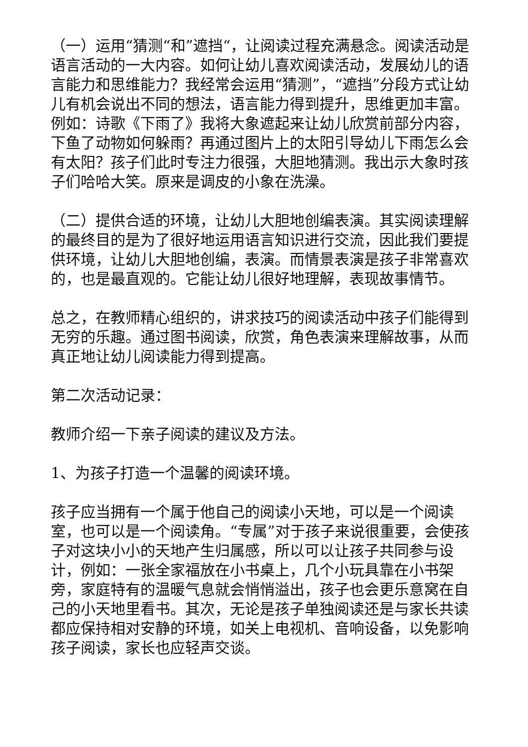（一）运用“猜测“和”遮挡“，让阅读过程充满悬念。阅读活动是语言活动的一大内容。如何让幼儿喜欢阅读活动，发展幼儿的语言能力和思维能力？我经常会运用“猜测”，“遮挡”分段方式让幼儿有机会说出不同的想法，语言能力得到提升，思维更加丰富。例如：诗歌《下雨了》我将大象遮起来让幼儿欣赏前部分内容，下鱼了动物如何躲雨？再通过图片上的太阳引导幼儿下雨怎么会有太阳？孩子们此时专注力很强，大胆地猜测。我出示大象时孩子们哈哈大笑。原来是调皮的小象在洗澡。
（二）提供合适的环境，让幼儿大胆地创编表演。其实阅读理解的最终目的是为了很好地运用语言知识进行交流，因此我们要提供环境，让幼儿大胆地创编，表演。而情景表演是孩子非常喜欢的，也是最直观的。它能让幼儿很好地理解，表现故事情节。
总之，在教师精心组织的，讲求技巧的阅读活动中孩子们能得到无穷的乐趣。通过图书阅读，欣赏，角色表演来理解故事，从而真正地让幼儿阅读能力得到提高。
第二次活动记录：
教师介绍一下亲子阅读的建议及方法。
1、为孩子打造一个温馨的阅读环境。
孩子应当拥有一个属于他自己的阅读小天地，可以是一个阅读室，也可以是一个阅读角。“专属”对于孩子来说很重要，会使孩子对这块小小的天地产生归属感，所以可以让孩子共同参与设计，例如：一张全家福放在小书桌上，几个小玩具靠在小书架旁，家庭特有的温暖气息就会悄悄溢出，孩子也会更乐意窝在自己的小天地里看书。其次，无论是孩子单独阅读还是与家长共读都应保持相对安静的环境，如关上电视机、音响设备，以免影响孩子阅读，家长也应轻声交谈。